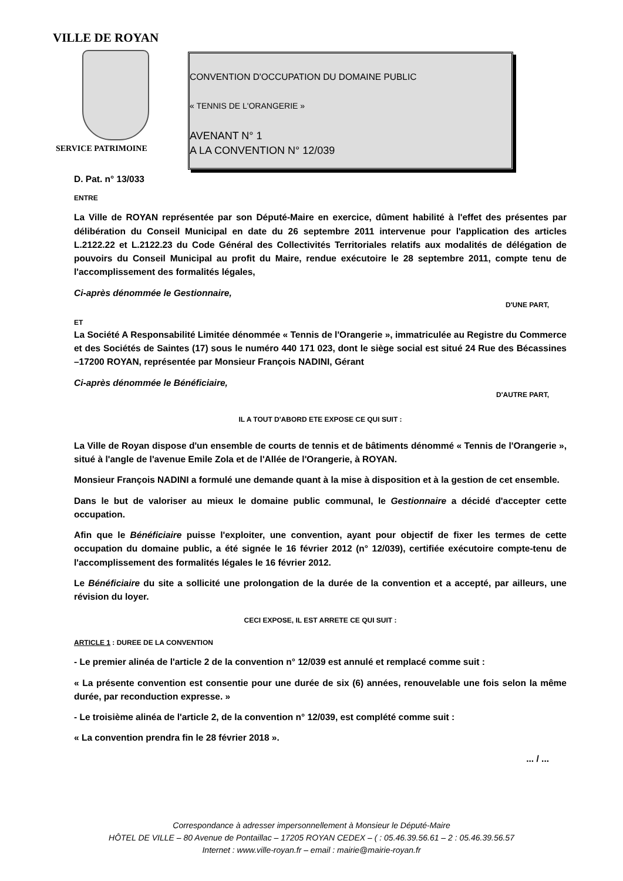VILLE DE ROYAN
SERVICE PATRIMOINE
CONVENTION D'OCCUPATION DU DOMAINE PUBLIC
« TENNIS DE L'ORANGERIE »
AVENANT N° 1
A LA CONVENTION N° 12/039
D. Pat. n° 13/033
ENTRE
La Ville de ROYAN représentée par son Député-Maire en exercice, dûment habilité à l'effet des présentes par délibération du Conseil Municipal en date du 26 septembre 2011 intervenue pour l'application des articles L.2122.22 et L.2122.23 du Code Général des Collectivités Territoriales relatifs aux modalités de délégation de pouvoirs du Conseil Municipal au profit du Maire, rendue exécutoire le 28 septembre 2011, compte tenu de l'accomplissement des formalités légales,
Ci-après dénommée le Gestionnaire,
D'UNE PART,
ET
La Société A Responsabilité Limitée dénommée « Tennis de l'Orangerie », immatriculée au Registre du Commerce et des Sociétés de Saintes (17) sous le numéro 440 171 023, dont le siège social est situé 24 Rue des Bécassines –17200 ROYAN, représentée par Monsieur François NADINI, Gérant
Ci-après dénommée le Bénéficiaire,
D'AUTRE PART,
IL A TOUT D'ABORD ETE EXPOSE CE QUI SUIT :
La Ville de Royan dispose d'un ensemble de courts de tennis et de bâtiments dénommé « Tennis de l'Orangerie », situé à l'angle de l'avenue Emile Zola et de l'Allée de l'Orangerie, à ROYAN.
Monsieur François NADINI a formulé une demande quant à la mise à disposition et à la gestion de cet ensemble.
Dans le but de valoriser au mieux le domaine public communal, le Gestionnaire a décidé d'accepter cette occupation.
Afin que le Bénéficiaire puisse l'exploiter, une convention, ayant pour objectif de fixer les termes de cette occupation du domaine public, a été signée le 16 février 2012 (n° 12/039), certifiée exécutoire compte-tenu de l'accomplissement des formalités légales le 16 février 2012.
Le Bénéficiaire du site a sollicité une prolongation de la durée de la convention et a accepté, par ailleurs, une révision du loyer.
CECI EXPOSE, IL EST ARRETE CE QUI SUIT :
ARTICLE 1 : DUREE DE LA CONVENTION
- Le premier alinéa de l'article 2 de la convention n° 12/039 est annulé et remplacé comme suit :
« La présente convention est consentie pour une durée de six (6) années, renouvelable une fois selon la même durée, par reconduction expresse. »
- Le troisième alinéa de l'article 2, de la convention n° 12/039, est complété comme suit :
« La convention prendra fin le 28 février 2018 ».
... / ...
Correspondance à adresser impersonnellement à Monsieur le Député-Maire
HÔTEL DE VILLE – 80 Avenue de Pontaillac – 17205 ROYAN CEDEX – ( : 05.46.39.56.61 – 2 : 05.46.39.56.57
Internet : www.ville-royan.fr – email : mairie@mairie-royan.fr